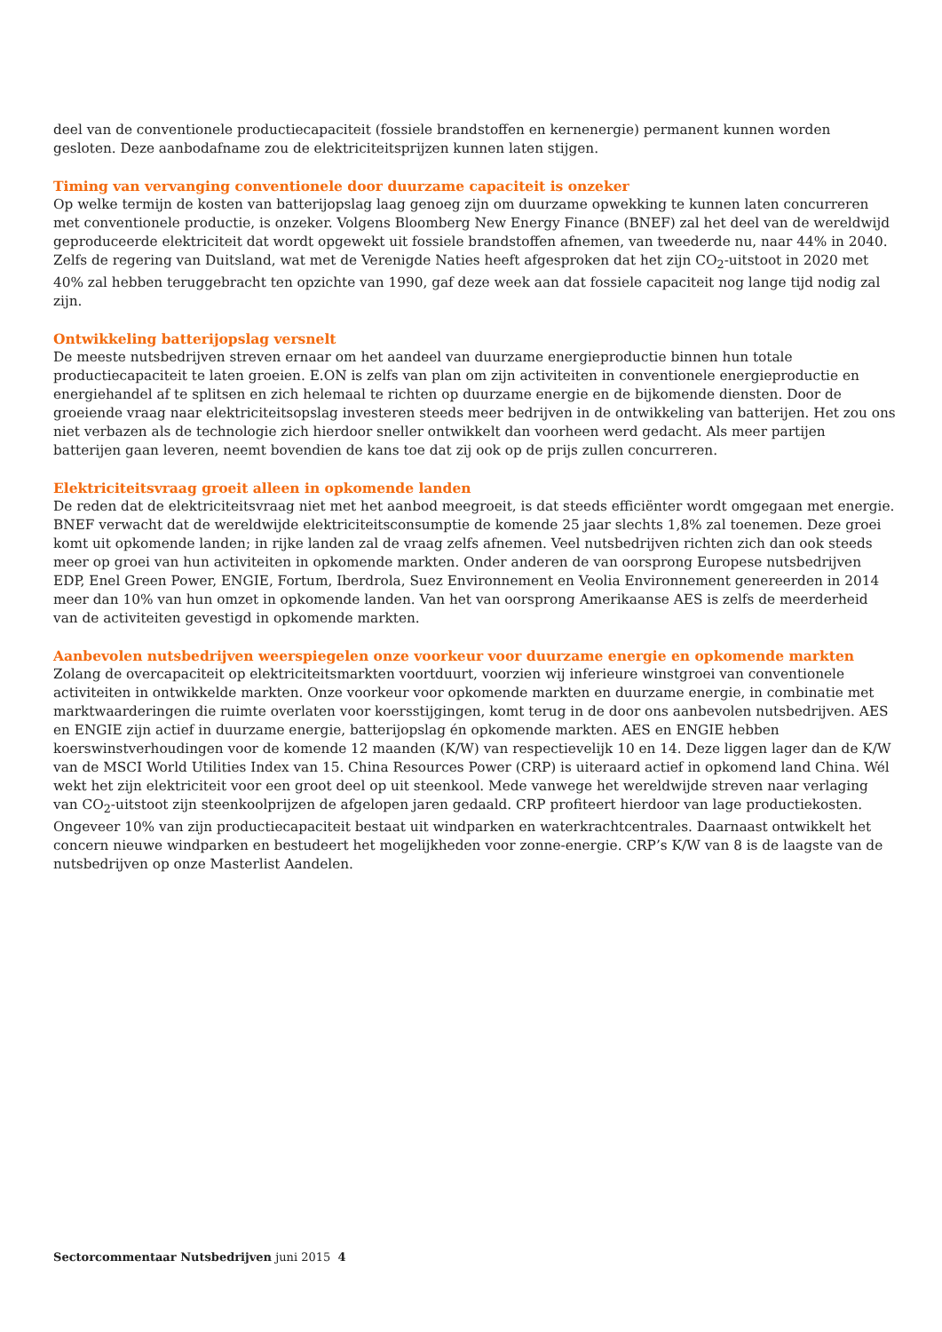deel van de conventionele productiecapaciteit (fossiele brandstoffen en kernenergie) permanent kunnen worden gesloten. Deze aanbodafname zou de elektriciteitsprijzen kunnen laten stijgen.
Timing van vervanging conventionele door duurzame capaciteit is onzeker
Op welke termijn de kosten van batterijopslag laag genoeg zijn om duurzame opwekking te kunnen laten concurreren met conventionele productie, is onzeker. Volgens Bloomberg New Energy Finance (BNEF) zal het deel van de wereldwijd geproduceerde elektriciteit dat wordt opgewekt uit fossiele brandstoffen afnemen, van tweederde nu, naar 44% in 2040. Zelfs de regering van Duitsland, wat met de Verenigde Naties heeft afgesproken dat het zijn CO<sub>2</sub>-uitstoot in 2020 met 40% zal hebben teruggebracht ten opzichte van 1990, gaf deze week aan dat fossiele capaciteit nog lange tijd nodig zal zijn.
Ontwikkeling batterijopslag versnelt
De meeste nutsbedrijven streven ernaar om het aandeel van duurzame energieproductie binnen hun totale productiecapaciteit te laten groeien. E.ON is zelfs van plan om zijn activiteiten in conventionele energieproductie en energiehandel af te splitsen en zich helemaal te richten op duurzame energie en de bijkomende diensten. Door de groeiende vraag naar elektriciteitsopslag investeren steeds meer bedrijven in de ontwikkeling van batterijen. Het zou ons niet verbazen als de technologie zich hierdoor sneller ontwikkelt dan voorheen werd gedacht. Als meer partijen batterijen gaan leveren, neemt bovendien de kans toe dat zij ook op de prijs zullen concurreren.
Elektriciteitsvraag groeit alleen in opkomende landen
De reden dat de elektriciteitsvraag niet met het aanbod meegroeit, is dat steeds efficiënter wordt omgegaan met energie. BNEF verwacht dat de wereldwijde elektriciteitsconsumptie de komende 25 jaar slechts 1,8% zal toenemen. Deze groei komt uit opkomende landen; in rijke landen zal de vraag zelfs afnemen. Veel nutsbedrijven richten zich dan ook steeds meer op groei van hun activiteiten in opkomende markten. Onder anderen de van oorsprong Europese nutsbedrijven EDP, Enel Green Power, ENGIE, Fortum, Iberdrola, Suez Environnement en Veolia Environnement genereerden in 2014 meer dan 10% van hun omzet in opkomende landen. Van het van oorsprong Amerikaanse AES is zelfs de meerderheid van de activiteiten gevestigd in opkomende markten.
Aanbevolen nutsbedrijven weerspiegelen onze voorkeur voor duurzame energie en opkomende markten
Zolang de overcapaciteit op elektriciteitsmarkten voortduurt, voorzien wij inferieure winstgroei van conventionele activiteiten in ontwikkelde markten. Onze voorkeur voor opkomende markten en duurzame energie, in combinatie met marktwaarderingen die ruimte overlaten voor koersstijgingen, komt terug in de door ons aanbevolen nutsbedrijven. AES en ENGIE zijn actief in duurzame energie, batterijopslag én opkomende markten. AES en ENGIE hebben koerswinstverhoudingen voor de komende 12 maanden (K/W) van respectievelijk 10 en 14. Deze liggen lager dan de K/W van de MSCI World Utilities Index van 15. China Resources Power (CRP) is uiteraard actief in opkomend land China. Wél wekt het zijn elektriciteit voor een groot deel op uit steenkool. Mede vanwege het wereldwijde streven naar verlaging van CO<sub>2</sub>-uitstoot zijn steenkoolprijzen de afgelopen jaren gedaald. CRP profiteert hierdoor van lage productiekosten. Ongeveer 10% van zijn productiecapaciteit bestaat uit windparken en waterkrachtcentrales. Daarnaast ontwikkelt het concern nieuwe windparken en bestudeert het mogelijkheden voor zonne-energie. CRP’s K/W van 8 is de laagste van de nutsbedrijven op onze Masterlist Aandelen.
Sectorcommentaar Nutsbedrijven juni 2015 4